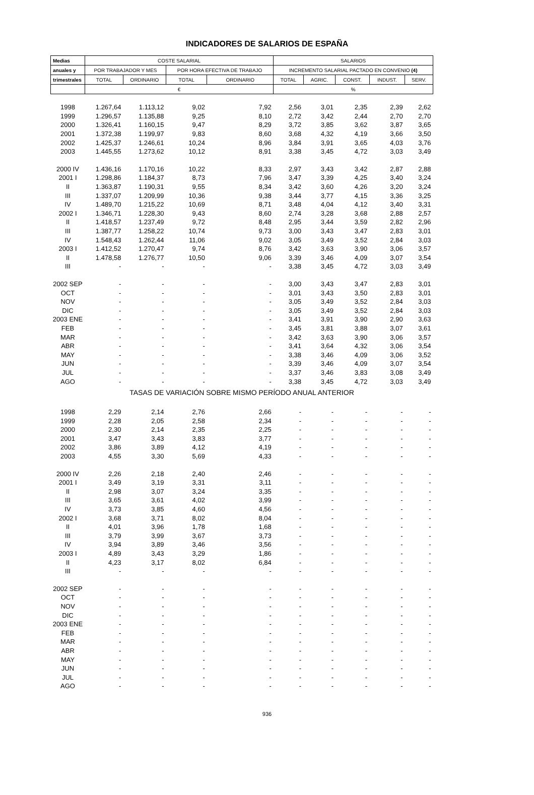INDICADORES DE SALARIOS DE ESPAÑA
| Medias | COSTE SALARIAL | | | | SALARIOS | | | | |
| --- | --- | --- | --- | --- | --- | --- | --- | --- | --- |
| anuales y | POR TRABAJADOR Y MES | | POR HORA EFECTIVA DE TRABAJO | | INCREMENTO SALARIAL PACTADO EN CONVENIO (4) | | | | |
| trimestrales | TOTAL | ORDINARIO | TOTAL | ORDINARIO | TOTAL | AGRIC. | CONST. | INDUST. | SERV. |
| | € | | | | % | | | | |
| 1998 | 1.267,64 | 1.113,12 | 9,02 | 7,92 | 2,56 | 3,01 | 2,35 | 2,39 | 2,62 |
| 1999 | 1.296,57 | 1.135,88 | 9,25 | 8,10 | 2,72 | 3,42 | 2,44 | 2,70 | 2,70 |
| 2000 | 1.326,41 | 1.160,15 | 9,47 | 8,29 | 3,72 | 3,85 | 3,62 | 3,87 | 3,65 |
| 2001 | 1.372,38 | 1.199,97 | 9,83 | 8,60 | 3,68 | 4,32 | 4,19 | 3,66 | 3,50 |
| 2002 | 1.425,37 | 1.246,61 | 10,24 | 8,96 | 3,84 | 3,91 | 3,65 | 4,03 | 3,76 |
| 2003 | 1.445,55 | 1.273,62 | 10,12 | 8,91 | 3,38 | 3,45 | 4,72 | 3,03 | 3,49 |
| 2000 IV | 1.436,16 | 1.170,16 | 10,22 | 8,33 | 2,97 | 3,43 | 3,42 | 2,87 | 2,88 |
| 2001 I | 1.298,86 | 1.184,37 | 8,73 | 7,96 | 3,47 | 3,39 | 4,25 | 3,40 | 3,24 |
| II | 1.363,87 | 1.190,31 | 9,55 | 8,34 | 3,42 | 3,60 | 4,26 | 3,20 | 3,24 |
| III | 1.337,07 | 1.209,99 | 10,36 | 9,38 | 3,44 | 3,77 | 4,15 | 3,36 | 3,25 |
| IV | 1.489,70 | 1.215,22 | 10,69 | 8,71 | 3,48 | 4,04 | 4,12 | 3,40 | 3,31 |
| 2002 I | 1.346,71 | 1.228,30 | 9,43 | 8,60 | 2,74 | 3,28 | 3,68 | 2,88 | 2,57 |
| II | 1.418,57 | 1.237,49 | 9,72 | 8,48 | 2,95 | 3,44 | 3,59 | 2,82 | 2,96 |
| III | 1.387,77 | 1.258,22 | 10,74 | 9,73 | 3,00 | 3,43 | 3,47 | 2,83 | 3,01 |
| IV | 1.548,43 | 1.262,44 | 11,06 | 9,02 | 3,05 | 3,49 | 3,52 | 2,84 | 3,03 |
| 2003 I | 1.412,52 | 1.270,47 | 9,74 | 8,76 | 3,42 | 3,63 | 3,90 | 3,06 | 3,57 |
| II | 1.478,58 | 1.276,77 | 10,50 | 9,06 | 3,39 | 3,46 | 4,09 | 3,07 | 3,54 |
| III | - | - | - | - | 3,38 | 3,45 | 4,72 | 3,03 | 3,49 |
| 2002 SEP | - | - | - | - | 3,00 | 3,43 | 3,47 | 2,83 | 3,01 |
| OCT | - | - | - | - | 3,01 | 3,43 | 3,50 | 2,83 | 3,01 |
| NOV | - | - | - | - | 3,05 | 3,49 | 3,52 | 2,84 | 3,03 |
| DIC | - | - | - | - | 3,05 | 3,49 | 3,52 | 2,84 | 3,03 |
| 2003 ENE | - | - | - | - | 3,41 | 3,91 | 3,90 | 2,90 | 3,63 |
| FEB | - | - | - | - | 3,45 | 3,81 | 3,88 | 3,07 | 3,61 |
| MAR | - | - | - | - | 3,42 | 3,63 | 3,90 | 3,06 | 3,57 |
| ABR | - | - | - | - | 3,41 | 3,64 | 4,32 | 3,06 | 3,54 |
| MAY | - | - | - | - | 3,38 | 3,46 | 4,09 | 3,06 | 3,52 |
| JUN | - | - | - | - | 3,39 | 3,46 | 4,09 | 3,07 | 3,54 |
| JUL | - | - | - | - | 3,37 | 3,46 | 3,83 | 3,08 | 3,49 |
| AGO | - | - | - | - | 3,38 | 3,45 | 4,72 | 3,03 | 3,49 |
| TASAS DE VARIACIÓN SOBRE MISMO PERÍODO ANUAL ANTERIOR | | | | | | | | | |
| 1998 | 2,29 | 2,14 | 2,76 | 2,66 | - | - | - | - | - |
| 1999 | 2,28 | 2,05 | 2,58 | 2,34 | - | - | - | - | - |
| 2000 | 2,30 | 2,14 | 2,35 | 2,25 | - | - | - | - | - |
| 2001 | 3,47 | 3,43 | 3,83 | 3,77 | - | - | - | - | - |
| 2002 | 3,86 | 3,89 | 4,12 | 4,19 | - | - | - | - | - |
| 2003 | 4,55 | 3,30 | 5,69 | 4,33 | - | - | - | - | - |
| 2000 IV | 2,26 | 2,18 | 2,40 | 2,46 | - | - | - | - | - |
| 2001 I | 3,49 | 3,19 | 3,31 | 3,11 | - | - | - | - | - |
| II | 2,98 | 3,07 | 3,24 | 3,35 | - | - | - | - | - |
| III | 3,65 | 3,61 | 4,02 | 3,99 | - | - | - | - | - |
| IV | 3,73 | 3,85 | 4,60 | 4,56 | - | - | - | - | - |
| 2002 I | 3,68 | 3,71 | 8,02 | 8,04 | - | - | - | - | - |
| II | 4,01 | 3,96 | 1,78 | 1,68 | - | - | - | - | - |
| III | 3,79 | 3,99 | 3,67 | 3,73 | - | - | - | - | - |
| IV | 3,94 | 3,89 | 3,46 | 3,56 | - | - | - | - | - |
| 2003 I | 4,89 | 3,43 | 3,29 | 1,86 | - | - | - | - | - |
| II | 4,23 | 3,17 | 8,02 | 6,84 | - | - | - | - | - |
| III | - | - | - | - | - | - | - | - | - |
| 2002 SEP | - | - | - | - | - | - | - | - | - |
| OCT | - | - | - | - | - | - | - | - | - |
| NOV | - | - | - | - | - | - | - | - | - |
| DIC | - | - | - | - | - | - | - | - | - |
| 2003 ENE | - | - | - | - | - | - | - | - | - |
| FEB | - | - | - | - | - | - | - | - | - |
| MAR | - | - | - | - | - | - | - | - | - |
| ABR | - | - | - | - | - | - | - | - | - |
| MAY | - | - | - | - | - | - | - | - | - |
| JUN | - | - | - | - | - | - | - | - | - |
| JUL | - | - | - | - | - | - | - | - | - |
| AGO | - | - | - | - | - | - | - | - | - |
936